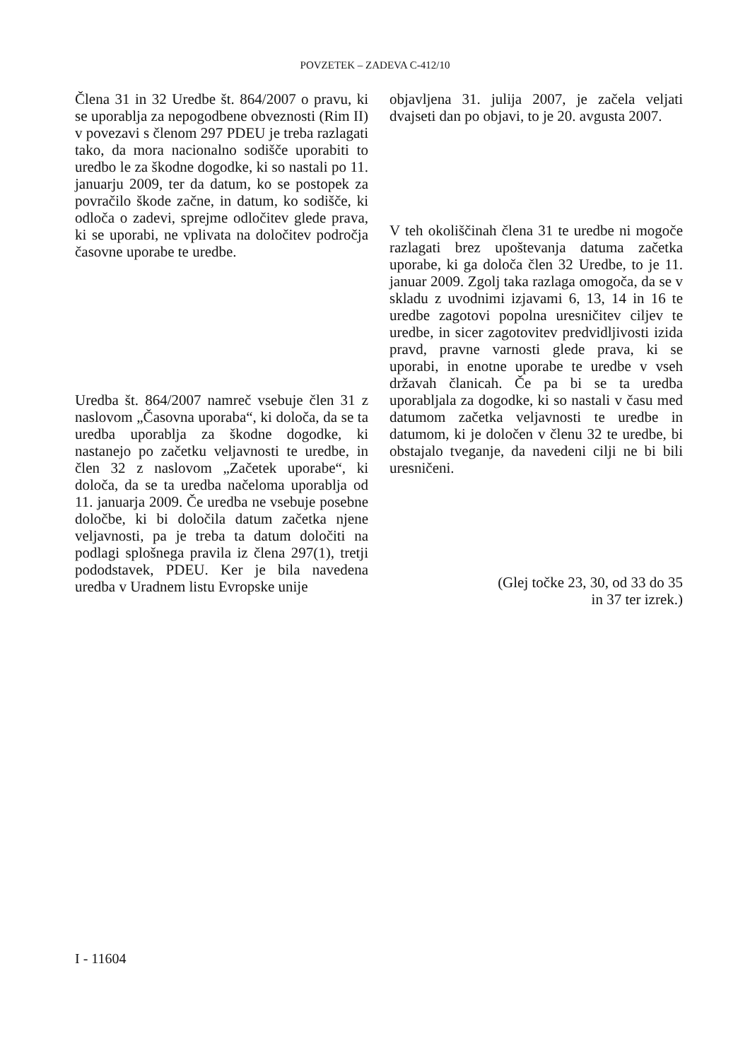POVZETEK – ZADEVA C-412/10
Člena 31 in 32 Uredbe št. 864/2007 o pravu, ki se uporablja za nepogodbene obveznosti (Rim II) v povezavi s členom 297 PDEU je treba razlagati tako, da mora nacionalno sodišče uporabiti to uredbo le za škodne dogodke, ki so nastali po 11. januarju 2009, ter da datum, ko se postopek za povračilo škode začne, in datum, ko sodišče, ki odloča o zadevi, sprejme odločitev glede prava, ki se uporabi, ne vplivata na določitev področja časovne uporabe te uredbe.
Uredba št. 864/2007 namreč vsebuje člen 31 z naslovom „Časovna uporaba“, ki določa, da se ta uredba uporablja za škodne dogodke, ki nastanejo po začetku veljavnosti te uredbe, in člen 32 z naslovom „Začetek uporabe“, ki določa, da se ta uredba načeloma uporablja od 11. januarja 2009. Če uredba ne vsebuje posebne določbe, ki bi določila datum začetka njene veljavnosti, pa je treba ta datum določiti na podlagi splošnega pravila iz člena 297(1), tretji pododstavek, PDEU. Ker je bila navedena uredba v Uradnem listu Evropske unije
objavljena 31. julija 2007, je začela veljati dvajseti dan po objavi, to je 20. avgusta 2007.
V teh okoliščinah člena 31 te uredbe ni mogoče razlagati brez upoštevanja datuma začetka uporabe, ki ga določa člen 32 Uredbe, to je 11. januar 2009. Zgolj taka razlaga omogoča, da se v skladu z uvodnimi izjavami 6, 13, 14 in 16 te uredbe zagotovi popolna uresničitev ciljev te uredbe, in sicer zagotovitev predvidljivosti izida pravd, pravne varnosti glede prava, ki se uporabi, in enotne uporabe te uredbe v vseh državah članicah. Če pa bi se ta uredba uporabljala za dogodke, ki so nastali v času med datumom začetka veljavnosti te uredbe in datumom, ki je določen v členu 32 te uredbe, bi obstajalo tveganje, da navedeni cilji ne bi bili uresničeni.
(Glej točke 23, 30, od 33 do 35
in 37 ter izrek.)
I - 11604